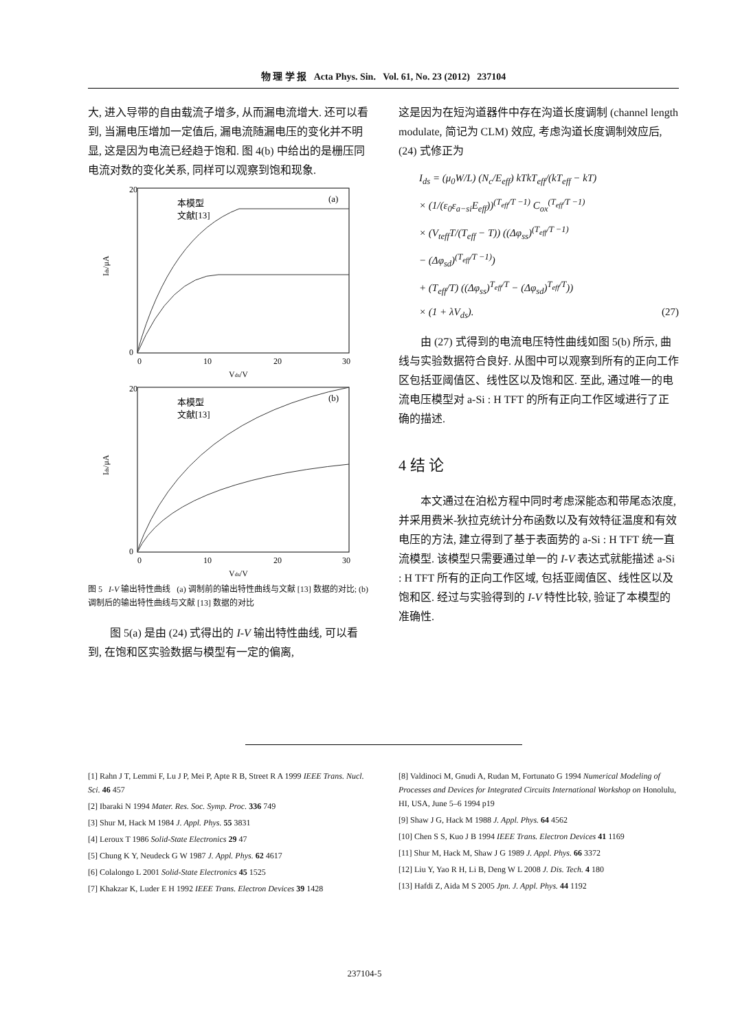物 理 学 报 Acta Phys. Sin. Vol. 61, No. 23 (2012) 237104
大, 进入导带的自由载流子增多, 从而漏电流增大. 还可以看到, 当漏电压增加一定值后, 漏电流随漏电压的变化并不明显, 这是因为电流已经趋于饱和. 图 4(b) 中给出的是栅压同电流对数的变化关系, 同样可以观察到饱和现象.
(a)
本模型
文献[13]
20
0
0
10
20
30
Vds/V
Ids/μA
(b)
本模型
文献[13]
20
0
0
10
20
30
Vds/V
Ids/μA
图 5 I-V 输出特性曲线 (a) 调制前的输出特性曲线与文献 [13] 数据的对比; (b) 调制后的输出特性曲线与文献 [13] 数据的对比
图 5(a) 是由 (24) 式得出的 I-V 输出特性曲线, 可以看到, 在饱和区实验数据与模型有一定的偏离,
这是因为在短沟道器件中存在沟道长度调制 (channel length modulate, 简记为 CLM) 效应, 考虑沟道长度调制效应后, (24) 式修正为
I<sub>ds</sub> = (μ<sub>0</sub>W/L) (N<sub>c</sub>/E<sub>eff</sub>) kTkT<sub>eff</sub>/(kT<sub>eff</sub> − kT)
× (1/(ε<sub>0</sub>ε<sub>a−si</sub>E<sub>eff</sub>))<sup>(T<sub>eff</sub>/T −1)</sup> C<sub>ox</sub><sup>(T<sub>eff</sub>/T −1)</sup>
× (V<sub>teff</sub>T/(T<sub>eff</sub> − T)) ((Δφ<sub>ss</sub>)<sup>(T<sub>eff</sub>/T −1)</sup>
− (Δφ<sub>sd</sub>)<sup>(T<sub>eff</sub>/T −1)</sup>)
+ (T<sub>eff</sub>/T) ((Δφ<sub>ss</sub>)<sup>T<sub>eff</sub>/T</sup> − (Δφ<sub>sd</sub>)<sup>T<sub>eff</sub>/T</sup>))
× (1 + λV<sub>ds</sub>). (27)
由 (27) 式得到的电流电压特性曲线如图 5(b) 所示, 曲线与实验数据符合良好. 从图中可以观察到所有的正向工作区包括亚阈值区、线性区以及饱和区. 至此, 通过唯一的电流电压模型对 a-Si : H TFT 的所有正向工作区域进行了正确的描述.
4 结 论
本文通过在泊松方程中同时考虑深能态和带尾态浓度, 并采用费米-狄拉克统计分布函数以及有效特征温度和有效电压的方法, 建立得到了基于表面势的 a-Si : H TFT 统一直流模型. 该模型只需要通过单一的 I-V 表达式就能描述 a-Si : H TFT 所有的正向工作区域, 包括亚阈值区、线性区以及饱和区. 经过与实验得到的 I-V 特性比较, 验证了本模型的准确性.
[1] Rahn J T, Lemmi F, Lu J P, Mei P, Apte R B, Street R A 1999 IEEE Trans. Nucl. Sci. 46 457
[2] Ibaraki N 1994 Mater. Res. Soc. Symp. Proc. 336 749
[3] Shur M, Hack M 1984 J. Appl. Phys. 55 3831
[4] Leroux T 1986 Solid-State Electronics 29 47
[5] Chung K Y, Neudeck G W 1987 J. Appl. Phys. 62 4617
[6] Colalongo L 2001 Solid-State Electronics 45 1525
[7] Khakzar K, Luder E H 1992 IEEE Trans. Electron Devices 39 1428
[8] Valdinoci M, Gnudi A, Rudan M, Fortunato G 1994 Numerical Modeling of Processes and Devices for Integrated Circuits International Workshop on Honolulu, HI, USA, June 5–6 1994 p19
[9] Shaw J G, Hack M 1988 J. Appl. Phys. 64 4562
[10] Chen S S, Kuo J B 1994 IEEE Trans. Electron Devices 41 1169
[11] Shur M, Hack M, Shaw J G 1989 J. Appl. Phys. 66 3372
[12] Liu Y, Yao R H, Li B, Deng W L 2008 J. Dis. Tech. 4 180
[13] Hafdi Z, Aida M S 2005 Jpn. J. Appl. Phys. 44 1192
237104-5